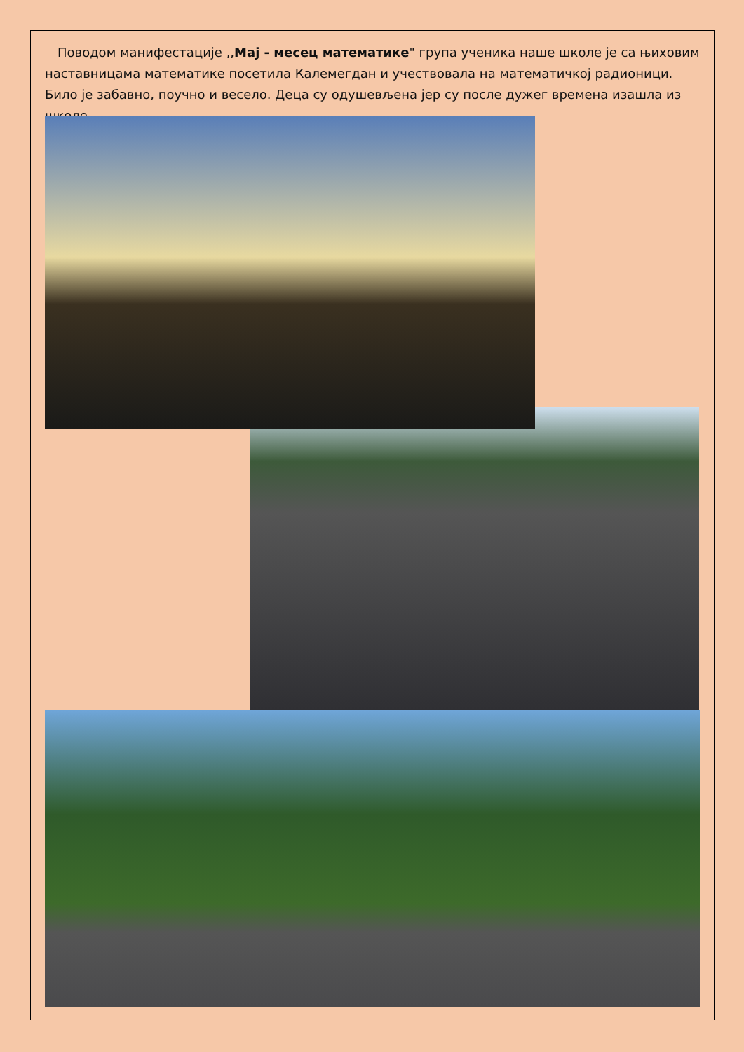Поводом манифестације ,,Мај - месец математике" група ученика наше школе је са њиховим наставницама математике посетила Калемегдан и учествовала на математичкој радионици. Било је забавно, поучно и весело. Деца су одушевљена јер су после дужег времена изашла из школе.